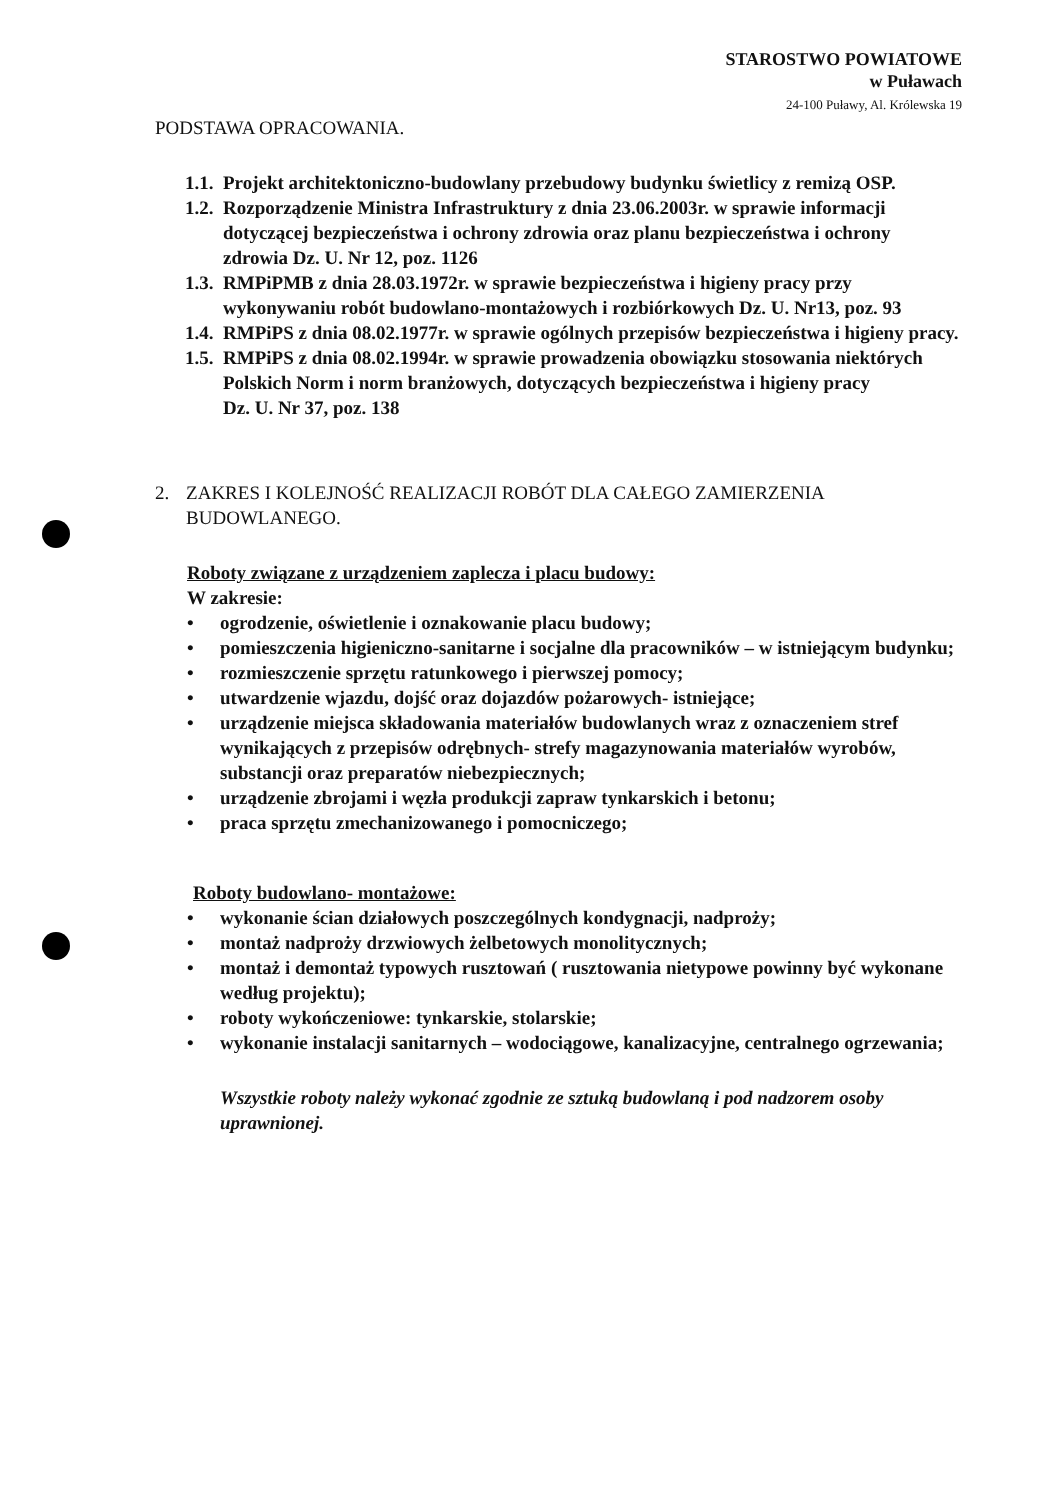STAROSTWO POWIATOWE
w Puławach
24-100 Puławy, Al. Królewska 19
PODSTAWA OPRACOWANIA.
1.1. Projekt architektoniczno-budowlany przebudowy budynku świetlicy z remizą OSP.
1.2. Rozporządzenie Ministra Infrastruktury z dnia 23.06.2003r. w sprawie informacji dotyczącej bezpieczeństwa i ochrony zdrowia oraz planu bezpieczeństwa i ochrony zdrowia Dz. U. Nr 12, poz. 1126
1.3. RMPiPMB z dnia 28.03.1972r. w sprawie bezpieczeństwa i higieny pracy przy wykonywaniu robót budowlano-montażowych i rozbiórkowych Dz. U. Nr13, poz. 93
1.4. RMPiPS z dnia 08.02.1977r. w sprawie ogólnych przepisów bezpieczeństwa i higieny pracy.
1.5. RMPiPS z dnia 08.02.1994r. w sprawie prowadzenia obowiązku stosowania niektórych Polskich Norm i norm branżowych, dotyczących bezpieczeństwa i higieny pracy
Dz. U. Nr 37, poz. 138
2. ZAKRES I KOLEJNOŚĆ REALIZACJI ROBÓT DLA CAŁEGO ZAMIERZENIA BUDOWLANEGO.
Roboty związane z urządzeniem zaplecza i placu budowy:
W zakresie:
• ogrodzenie, oświetlenie i oznakowanie placu budowy;
• pomieszczenia higieniczno-sanitarne i socjalne dla pracowników – w istniejącym budynku;
• rozmieszczenie sprzętu ratunkowego i pierwszej pomocy;
• utwardzenie wjazdu, dojść oraz dojazdów pożarowych- istniejące;
• urządzenie miejsca składowania materiałów budowlanych wraz z oznaczeniem stref wynikających z przepisów odrębnych- strefy magazynowania materiałów wyrobów, substancji oraz preparatów niebezpiecznych;
• urządzenie zbrojami i węzła produkcji zapraw tynkarskich i betonu;
• praca sprzętu zmechanizowanego i pomocniczego;
Roboty budowlano- montażowe:
• wykonanie ścian działowych poszczególnych kondygnacji, nadproży;
• montaż nadproży drzwiowych żelbetowych monolitycznych;
• montaż i demontaż typowych rusztowań ( rusztowania nietypowe powinny być wykonane według projektu);
• roboty wykończeniowe: tynkarskie, stolarskie;
• wykonanie instalacji sanitarnych – wodociągowe, kanalizacyjne, centralnego ogrzewania;
Wszystkie roboty należy wykonać zgodnie ze sztuką budowlaną i pod nadzorem osoby uprawnionej.